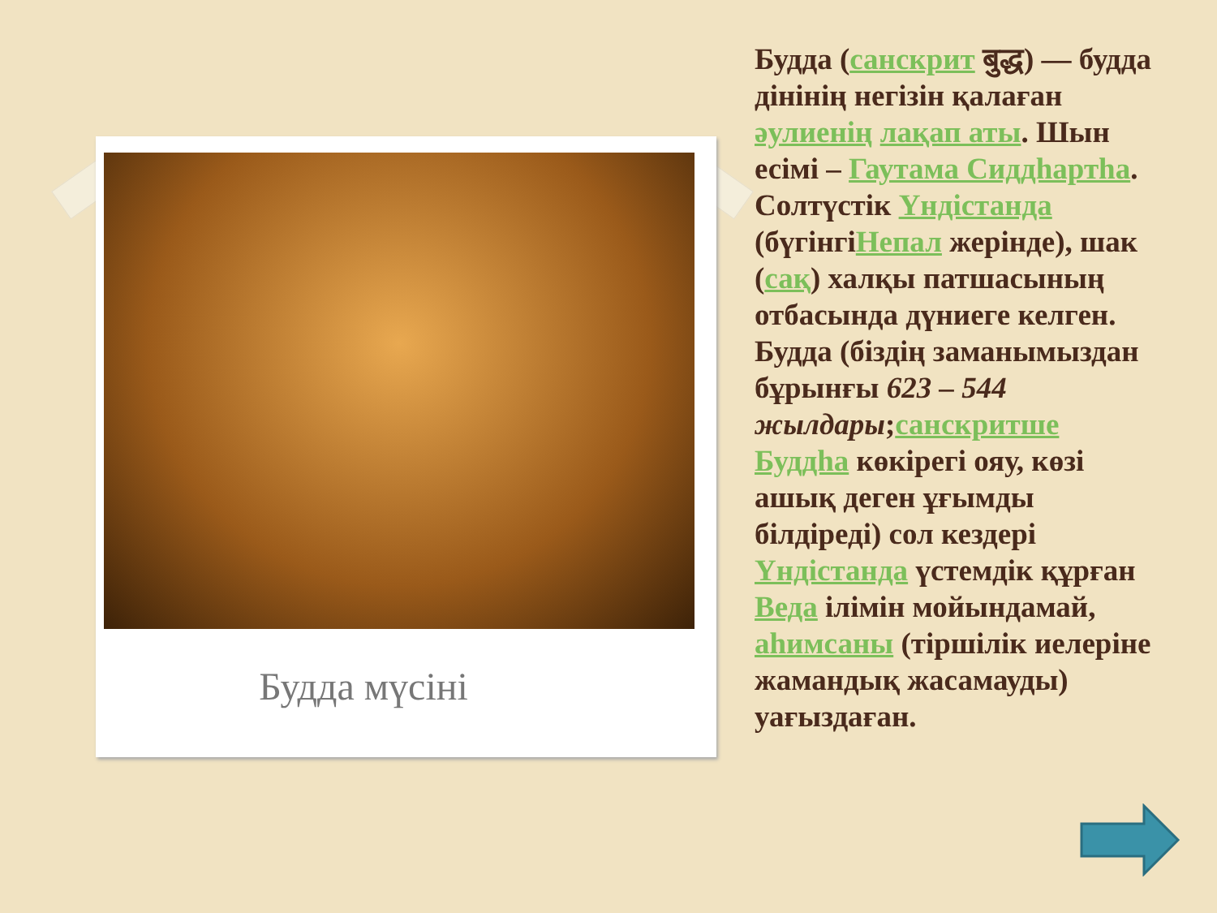Будда мүсіні
Будда (санскрит बुद्ध) — будда дінінің негізін қалаған әулиенің лақап аты. Шын есімі – Гаутама Сиддһартһа. Солтүстік Үндістанда (бүгінгіНепал жерінде), шак (сақ) халқы патшасының отбасында дүниеге келген. Будда (біздің заманымыздан бұрынғы 623 – 544 жылдары;санскритше Буддһа көкірегі ояу, көзі ашық деген ұғымды білдіреді) сол кездері Үндістанда үстемдік құрған Веда ілімін мойындамай, аһимсаны (тіршілік иелеріне жамандық жасамауды) уағыздаған.